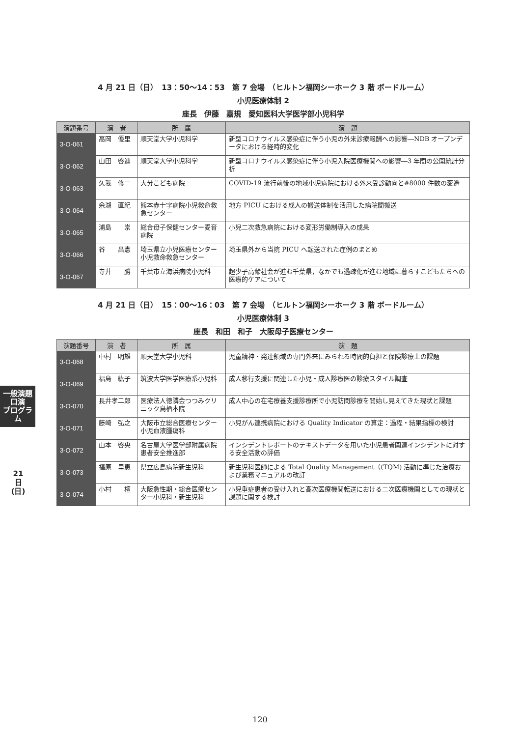4 月 21 日（日）　13：50〜14：53　第 7 会場　（ヒルトン福岡シーホーク 3 階 ボードルーム）
小児医療体制 2
座長　伊藤　嘉規　愛知医科大学医学部小児科学
| 演題番号 | 演 者 | 所 属 | 演 題 |
| --- | --- | --- | --- |
| 3-O-061 | 高岡 優里 | 順天堂大学小児科学 | 新型コロナウイルス感染症に伴う小児の外来診療報酬への影響―NDB オープンデータにおける経時的変化 |
| 3-O-062 | 山田 啓迪 | 順天堂大学小児科学 | 新型コロナウイルス感染症に伴う小児入院医療機関への影響―3 年間の公開統計分析 |
| 3-O-063 | 久我 修二 | 大分こども病院 | COVID-19 流行前後の地域小児病院における外来受診動向と#8000 件数の変遷 |
| 3-O-064 | 余湖 直紀 | 熊本赤十字病院小児救命救急センター | 地方 PICU における成人の搬送体制を活用した病院間搬送 |
| 3-O-065 | 浦島 崇 | 総合母子保健センター愛育病院 | 小児二次救急病院における変形労働制導入の成果 |
| 3-O-066 | 谷 昌憲 | 埼玉県立小児医療センター小児救命救急センター | 埼玉県外から当院 PICU へ転送された症例のまとめ |
| 3-O-067 | 寺井 勝 | 千葉市立海浜病院小児科 | 超少子高齢社会が進む千葉県，なかでも過疎化が進む地域に暮らすこどもたちへの医療的ケアについて |
4 月 21 日（日）　15：00〜16：03　第 7 会場　（ヒルトン福岡シーホーク 3 階 ボードルーム）
小児医療体制 3
座長　和田　和子　大阪母子医療センター
| 演題番号 | 演 者 | 所 属 | 演 題 |
| --- | --- | --- | --- |
| 3-O-068 | 中村 明雄 | 順天堂大学小児科 | 児童精神・発達領域の専門外来にみられる時間的負担と保険診療上の課題 |
| 3-O-069 | 福島 紘子 | 筑波大学医学医療系小児科 | 成人移行支援に関連した小児・成人診療医の診療スタイル調査 |
| 3-O-070 | 長井孝二郎 | 医療法人徳隣会つつみクリニック鳥栖本院 | 成人中心の在宅療養支援診療所で小児訪問診療を開始し見えてきた現状と課題 |
| 3-O-071 | 藤崎 弘之 | 大阪市立総合医療センター小児血液腫瘍科 | 小児がん連携病院における Quality Indicator の算定：過程・結果指標の検討 |
| 3-O-072 | 山本 啓央 | 名古屋大学医学部附属病院患者安全推進部 | インシデントレポートのテキストデータを用いた小児患者関連インシデントに対する安全活動の評価 |
| 3-O-073 | 福原 里恵 | 県立広島病院新生児科 | 新生児科医師による Total Quality Management（(TQM) 活動に準じた治療および業務マニュアルの改訂 |
| 3-O-074 | 小村 檀 | 大阪急性期・総合医療センター小児科・新生児科 | 小児重症患者の受け入れと高次医療機関転送における二次医療機関としての現状と課題に関する検討 |
一般演題
口演
プログラム
21
日
(日)
120